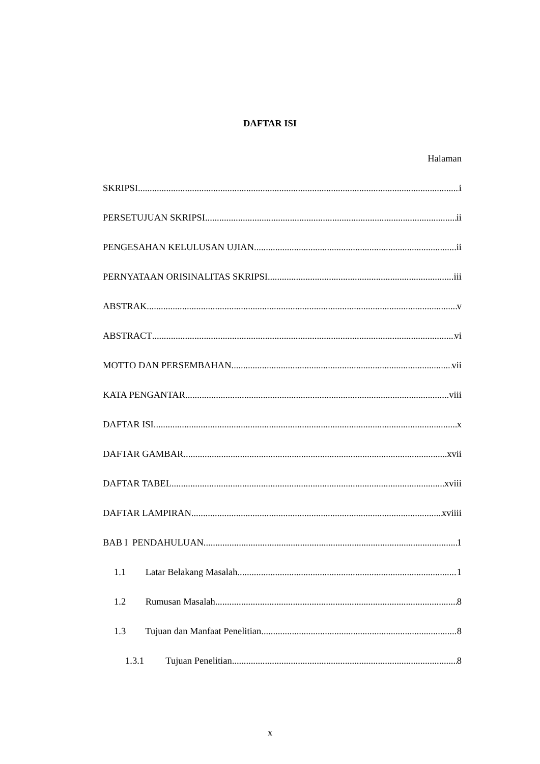DAFTAR ISI
Halaman
SKRIPSI i
PERSETUJUAN SKRIPSI ii
PENGESAHAN KELULUSAN UJIAN ii
PERNYATAAN ORISINALITAS SKRIPSI iii
ABSTRAK v
ABSTRACT vi
MOTTO DAN PERSEMBAHAN vii
KATA PENGANTAR viii
DAFTAR ISI x
DAFTAR GAMBAR xvii
DAFTAR TABEL xviii
DAFTAR LAMPIRAN xviiii
BAB I PENDAHULUAN 1
1.1 Latar Belakang Masalah 1
1.2 Rumusan Masalah 8
1.3 Tujuan dan Manfaat Penelitian 8
1.3.1 Tujuan Penelitian 8
x